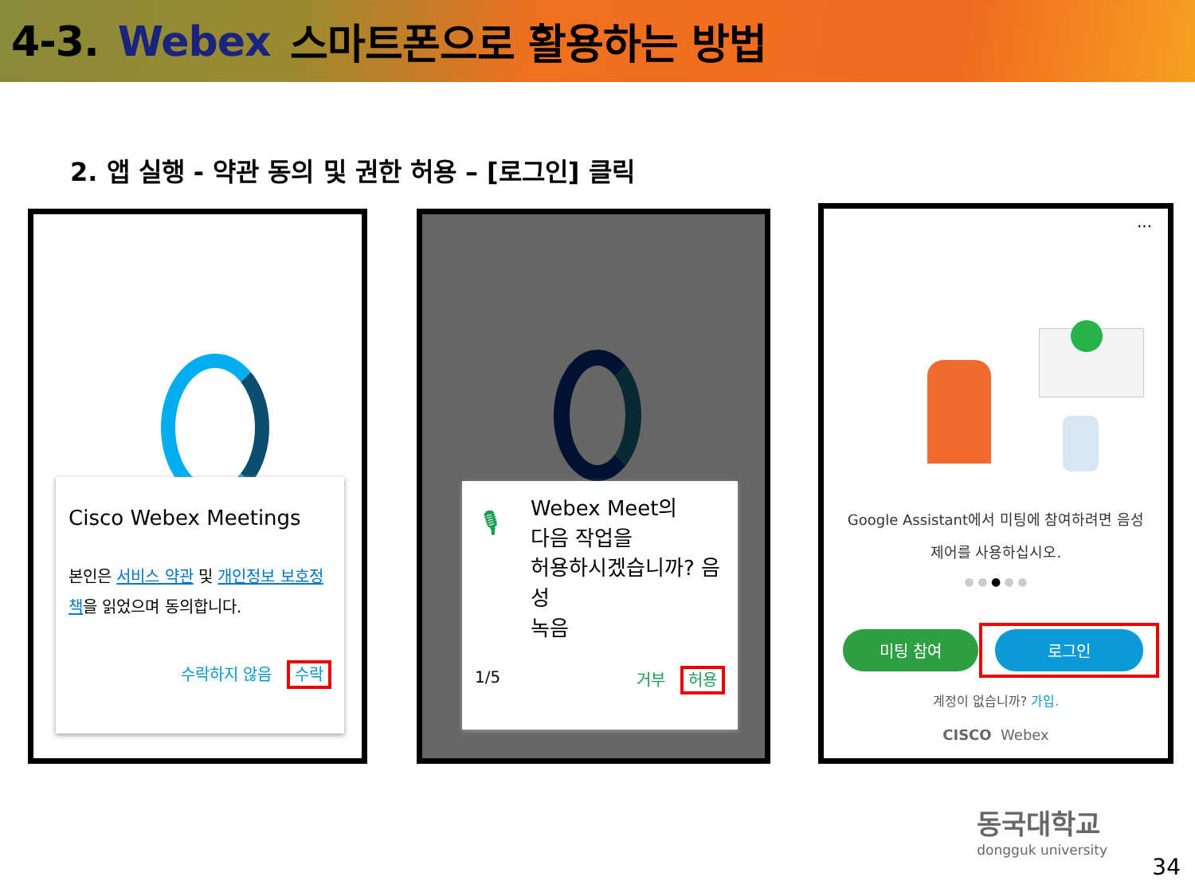4-3. Webex 스마트폰으로 활용하는 방법
2. 앱 실행 - 약관 동의 및 권한 허용 – [로그인] 클릭
Cisco Webex Meetings
본인은 서비스 약관 및 개인정보 보호정책을 읽었으며 동의합니다.
수락하지 않음 수락
🎙 Webex Meet의
다음 작업을
허용하시겠습니까? 음성
녹음
1/5 거부 허용
···
Google Assistant에서 미팅에 참여하려면 음성
제어를 사용하십시오.
● ● ● ● ●
미팅 참여 로그인
계정이 없습니까? 가입.
CISCO Webex
동국대학교
dongguk university
34